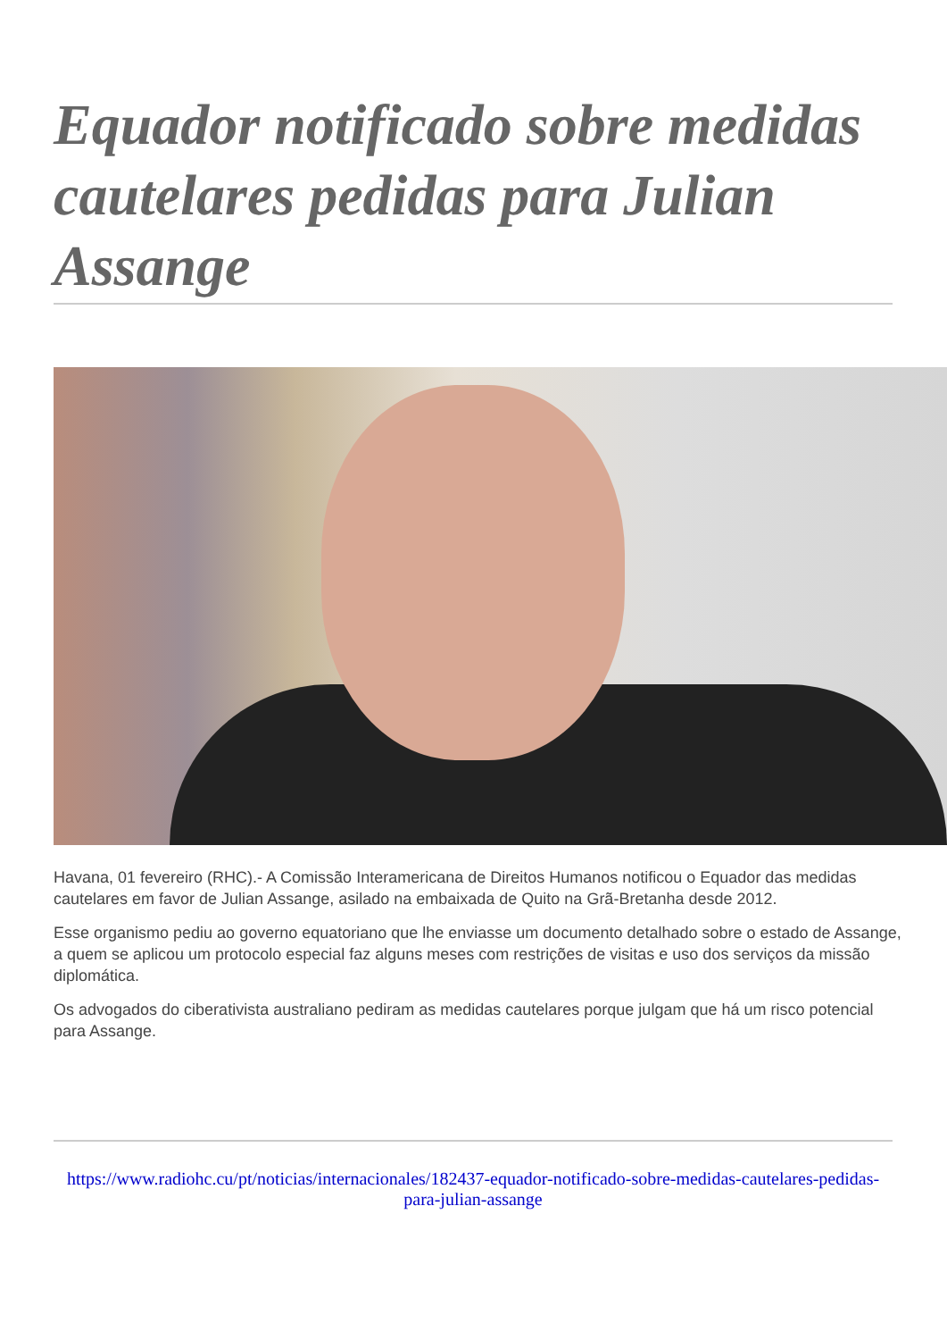Equador notificado sobre medidas cautelares pedidas para Julian Assange
Havana, 01 fevereiro (RHC).- A Comissão Interamericana de Direitos Humanos notificou o Equador das medidas cautelares em favor de Julian Assange, asilado na embaixada de Quito na Grã-Bretanha desde 2012.
Esse organismo pediu ao governo equatoriano que lhe enviasse um documento detalhado sobre o estado de Assange, a quem se aplicou um protocolo especial faz alguns meses com restrições de visitas e uso dos serviços da missão diplomática.
Os advogados do ciberativista australiano pediram as medidas cautelares porque julgam que há um risco potencial para Assange.
https://www.radiohc.cu/pt/noticias/internacionales/182437-equador-notificado-sobre-medidas-cautelares-pedidas-para-julian-assange